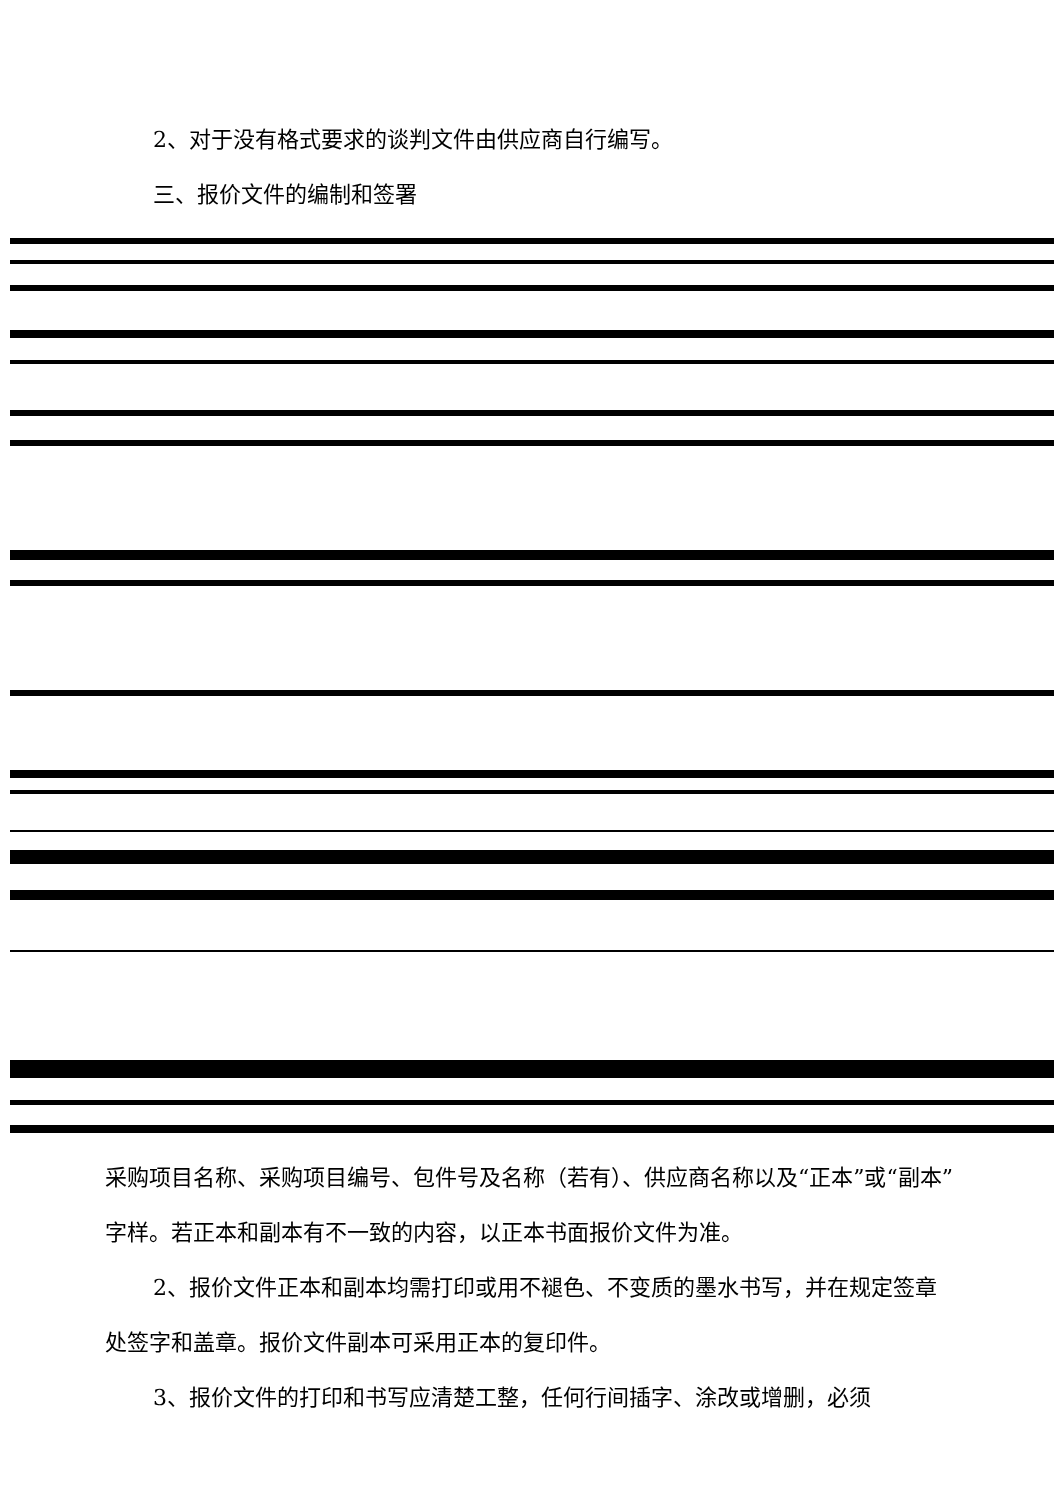2、对于没有格式要求的谈判文件由供应商自行编写。
三、报价文件的编制和签署
采购项目名称、采购项目编号、包件号及名称（若有）、供应商名称以及“正本”或“副本”字样。若正本和副本有不一致的内容，以正本书面报价文件为准。
2、报价文件正本和副本均需打印或用不褪色、不变质的墨水书写，并在规定签章处签字和盖章。报价文件副本可采用正本的复印件。
3、报价文件的打印和书写应清楚工整，任何行间插字、涂改或增删，必须